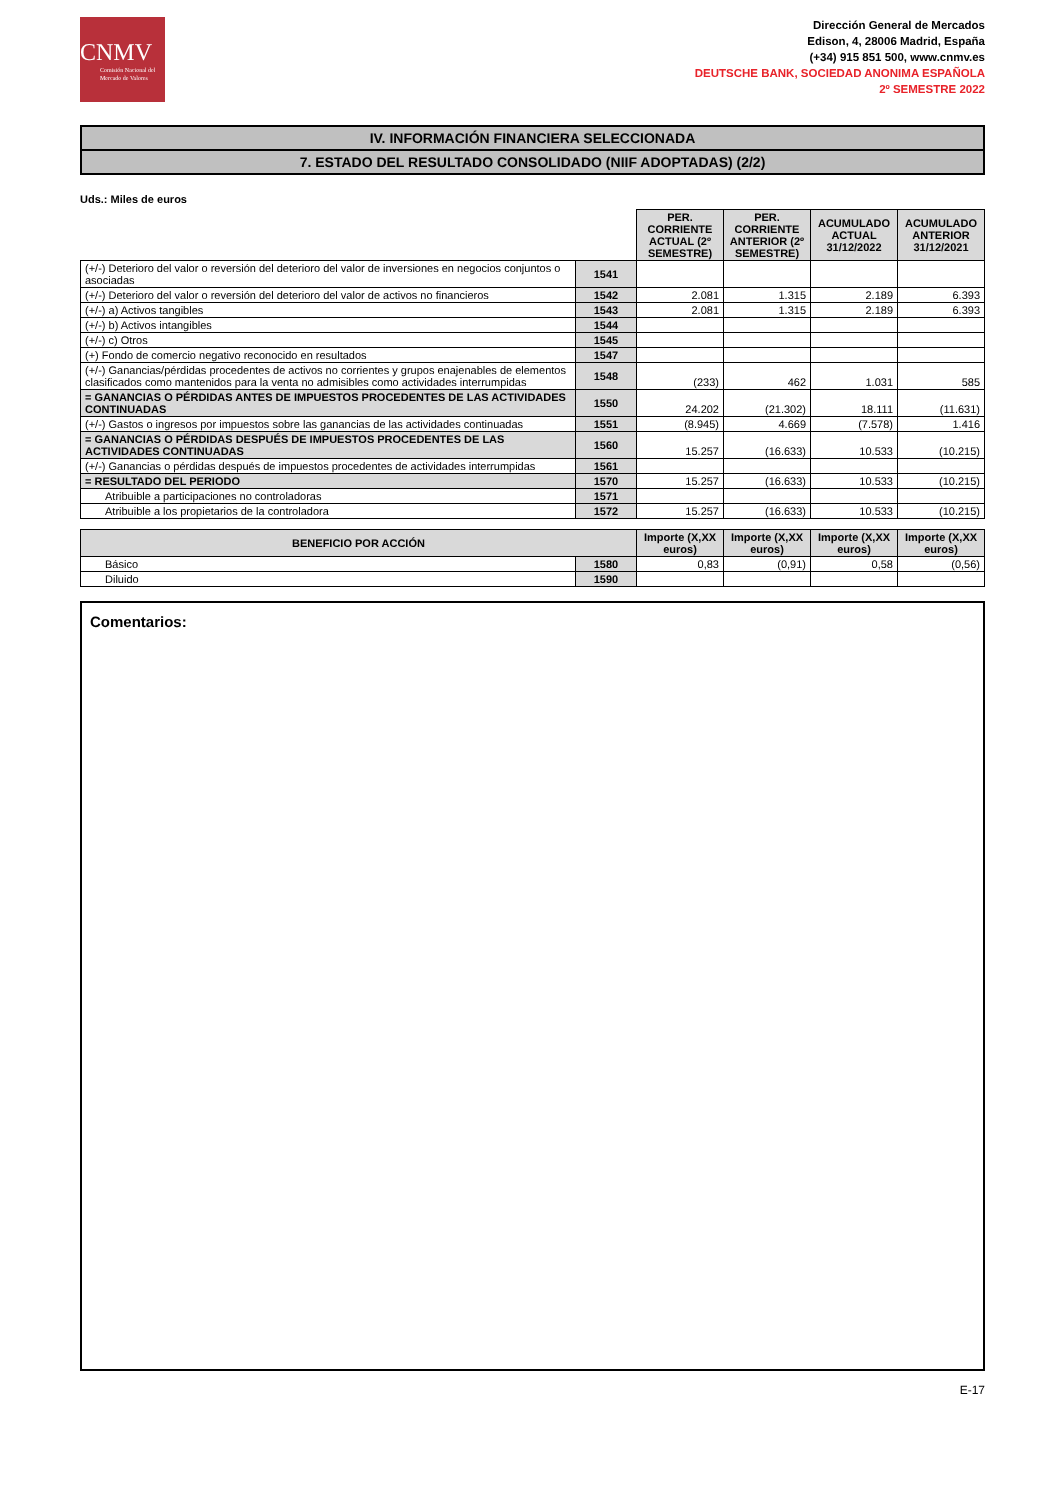CNMV
Comisión Nacional del Mercado de Valores
Dirección General de Mercados
Edison, 4, 28006 Madrid, España
(+34) 915 851 500, www.cnmv.es
DEUTSCHE BANK, SOCIEDAD ANONIMA ESPAÑOLA
2º SEMESTRE 2022
IV. INFORMACIÓN FINANCIERA SELECCIONADA
7. ESTADO DEL RESULTADO CONSOLIDADO (NIIF ADOPTADAS) (2/2)
Uds.: Miles de euros
| | | PER. CORRIENTE ACTUAL (2º SEMESTRE) | PER. CORRIENTE ANTERIOR (2º SEMESTRE) | ACUMULADO ACTUAL 31/12/2022 | ACUMULADO ANTERIOR 31/12/2021 |
| (+/-) Deterioro del valor o reversión del deterioro del valor de inversiones en negocios conjuntos o asociadas | 1541 | | | | |
| (+/-) Deterioro del valor o reversión del deterioro del valor de activos no financieros | 1542 | 2.081 | 1.315 | 2.189 | 6.393 |
| (+/-) a) Activos tangibles | 1543 | 2.081 | 1.315 | 2.189 | 6.393 |
| (+/-) b) Activos intangibles | 1544 | | | | |
| (+/-) c) Otros | 1545 | | | | |
| (+) Fondo de comercio negativo reconocido en resultados | 1547 | | | | |
| (+/-) Ganancias/pérdidas procedentes de activos no corrientes y grupos enajenables de elementos clasificados como mantenidos para la venta no admisibles como actividades interrumpidas | 1548 | (233) | 462 | 1.031 | 585 |
| = GANANCIAS O PÉRDIDAS ANTES DE IMPUESTOS PROCEDENTES DE LAS ACTIVIDADES CONTINUADAS | 1550 | 24.202 | (21.302) | 18.111 | (11.631) |
| (+/-) Gastos o ingresos por impuestos sobre las ganancias de las actividades continuadas | 1551 | (8.945) | 4.669 | (7.578) | 1.416 |
| = GANANCIAS O PÉRDIDAS DESPUÉS DE IMPUESTOS PROCEDENTES DE LAS ACTIVIDADES CONTINUADAS | 1560 | 15.257 | (16.633) | 10.533 | (10.215) |
| (+/-) Ganancias o pérdidas después de impuestos procedentes de actividades interrumpidas | 1561 | | | | |
| = RESULTADO DEL PERIODO | 1570 | 15.257 | (16.633) | 10.533 | (10.215) |
| Atribuible a participaciones no controladoras | 1571 | | | | |
| Atribuible a los propietarios de la controladora | 1572 | 15.257 | (16.633) | 10.533 | (10.215) |
| BENEFICIO POR ACCIÓN | | Importe (X,XX euros) | Importe (X,XX euros) | Importe (X,XX euros) | Importe (X,XX euros) |
| --- | --- | --- | --- | --- | --- |
| Básico | 1580 | 0,83 | (0,91) | 0,58 | (0,56) |
| Diluido | 1590 | | | | |
Comentarios:
E-17